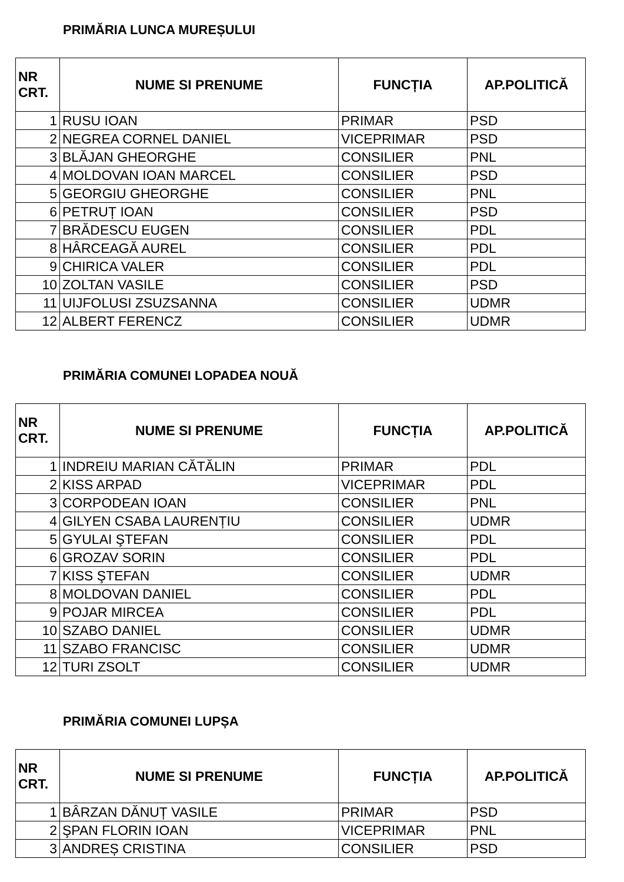PRIMĂRIA LUNCA MUREȘULUI
| NR CRT. | NUME SI PRENUME | FUNCȚIA | AP.POLITICĂ |
| --- | --- | --- | --- |
| 1 | RUSU IOAN | PRIMAR | PSD |
| 2 | NEGREA CORNEL DANIEL | VICEPRIMAR | PSD |
| 3 | BLĂJAN GHEORGHE | CONSILIER | PNL |
| 4 | MOLDOVAN IOAN MARCEL | CONSILIER | PSD |
| 5 | GEORGIU GHEORGHE | CONSILIER | PNL |
| 6 | PETRUȚ IOAN | CONSILIER | PSD |
| 7 | BRĂDESCU EUGEN | CONSILIER | PDL |
| 8 | HÂRCEAGĂ AUREL | CONSILIER | PDL |
| 9 | CHIRICA VALER | CONSILIER | PDL |
| 10 | ZOLTAN VASILE | CONSILIER | PSD |
| 11 | UIJFOLUSI ZSUZSANNA | CONSILIER | UDMR |
| 12 | ALBERT FERENCZ | CONSILIER | UDMR |
PRIMĂRIA COMUNEI LOPADEA NOUĂ
| NR CRT. | NUME SI PRENUME | FUNCȚIA | AP.POLITICĂ |
| --- | --- | --- | --- |
| 1 | INDREIU MARIAN CĂTĂLIN | PRIMAR | PDL |
| 2 | KISS ARPAD | VICEPRIMAR | PDL |
| 3 | CORPODEAN IOAN | CONSILIER | PNL |
| 4 | GILYEN CSABA LAURENȚIU | CONSILIER | UDMR |
| 5 | GYULAI ŞTEFAN | CONSILIER | PDL |
| 6 | GROZAV SORIN | CONSILIER | PDL |
| 7 | KISS ŞTEFAN | CONSILIER | UDMR |
| 8 | MOLDOVAN DANIEL | CONSILIER | PDL |
| 9 | POJAR MIRCEA | CONSILIER | PDL |
| 10 | SZABO DANIEL | CONSILIER | UDMR |
| 11 | SZABO FRANCISC | CONSILIER | UDMR |
| 12 | TURI ZSOLT | CONSILIER | UDMR |
PRIMĂRIA COMUNEI LUPȘA
| NR CRT. | NUME SI PRENUME | FUNCȚIA | AP.POLITICĂ |
| --- | --- | --- | --- |
| 1 | BÂRZAN DĂNUȚ VASILE | PRIMAR | PSD |
| 2 | ŞPAN FLORIN IOAN | VICEPRIMAR | PNL |
| 3 | ANDREȘ CRISTINA | CONSILIER | PSD |